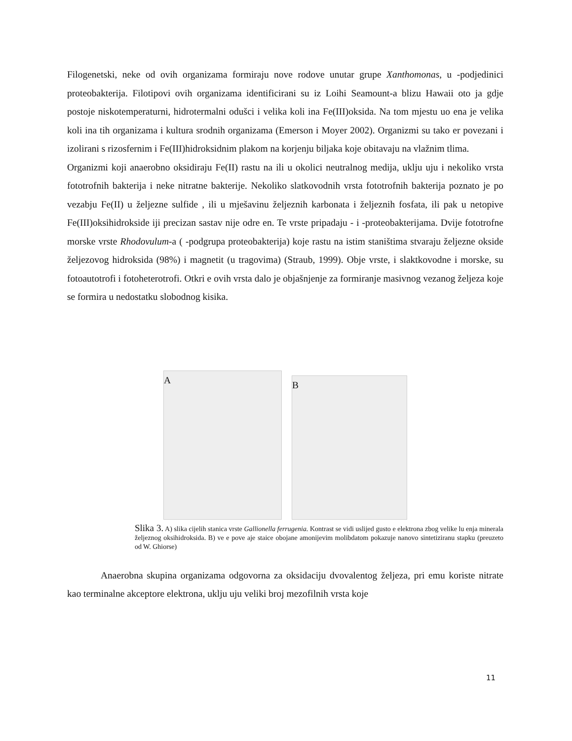Filogenetski, neke od ovih organizama formiraju nove rodove unutar grupe Xanthomonas, u -podjedinici proteobakterija. Filotipovi ovih organizama identificirani su iz Loihi Seamount-a blizu Hawaii oto ja gdje postoje niskotemperaturni, hidrotermalni odušci i velika koli ina Fe(III)oksida. Na tom mjestu uo ena je velika koli ina tih organizama i kultura srodnih organizama (Emerson i Moyer 2002). Organizmi su tako er povezani i izolirani s rizosfernim i Fe(III)hidroksidnim plakom na korjenju biljaka koje obitavaju na vlažnim tlima.
Organizmi koji anaerobno oksidiraju Fe(II) rastu na ili u okolici neutralnog medija, uklju uju i nekoliko vrsta fototrofnih bakterija i neke nitratne bakterije. Nekoliko slatkovodnih vrsta fototrofnih bakterija poznato je po vezabju Fe(II) u željezne sulfide , ili u mješavinu željeznih karbonata i željeznih fosfata, ili pak u netopive Fe(III)oksihidrokside iji precizan sastav nije odre en. Te vrste pripadaju - i -proteobakterijama. Dvije fototrofne morske vrste Rhodovulum-a ( -podgrupa proteobakterija) koje rastu na istim staništima stvaraju željezne okside željezovog hidroksida (98%) i magnetit (u tragovima) (Straub, 1999). Obje vrste, i slaktkovodne i morske, su fotoautotrofi i fotoheterotrofi. Otkri e ovih vrsta dalo je objašnjenje za formiranje masivnog vezanog željeza koje se formira u nedostatku slobodnog kisika.
A
B
Slika 3. A) slika cijelih stanica vrste Gallionella ferrugenia. Kontrast se vidi uslijed gusto e elektrona zbog velike lu enja minerala željeznog oksihidroksida. B) ve e pove aje staice obojane amonijevim molibdatom pokazuje nanovo sintetiziranu stapku (preuzeto od W. Ghiorse)
Anaerobna skupina organizama odgovorna za oksidaciju dvovalentog željeza, pri emu koriste nitrate kao terminalne akceptore elektrona, uklju uju veliki broj mezofilnih vrsta koje
11